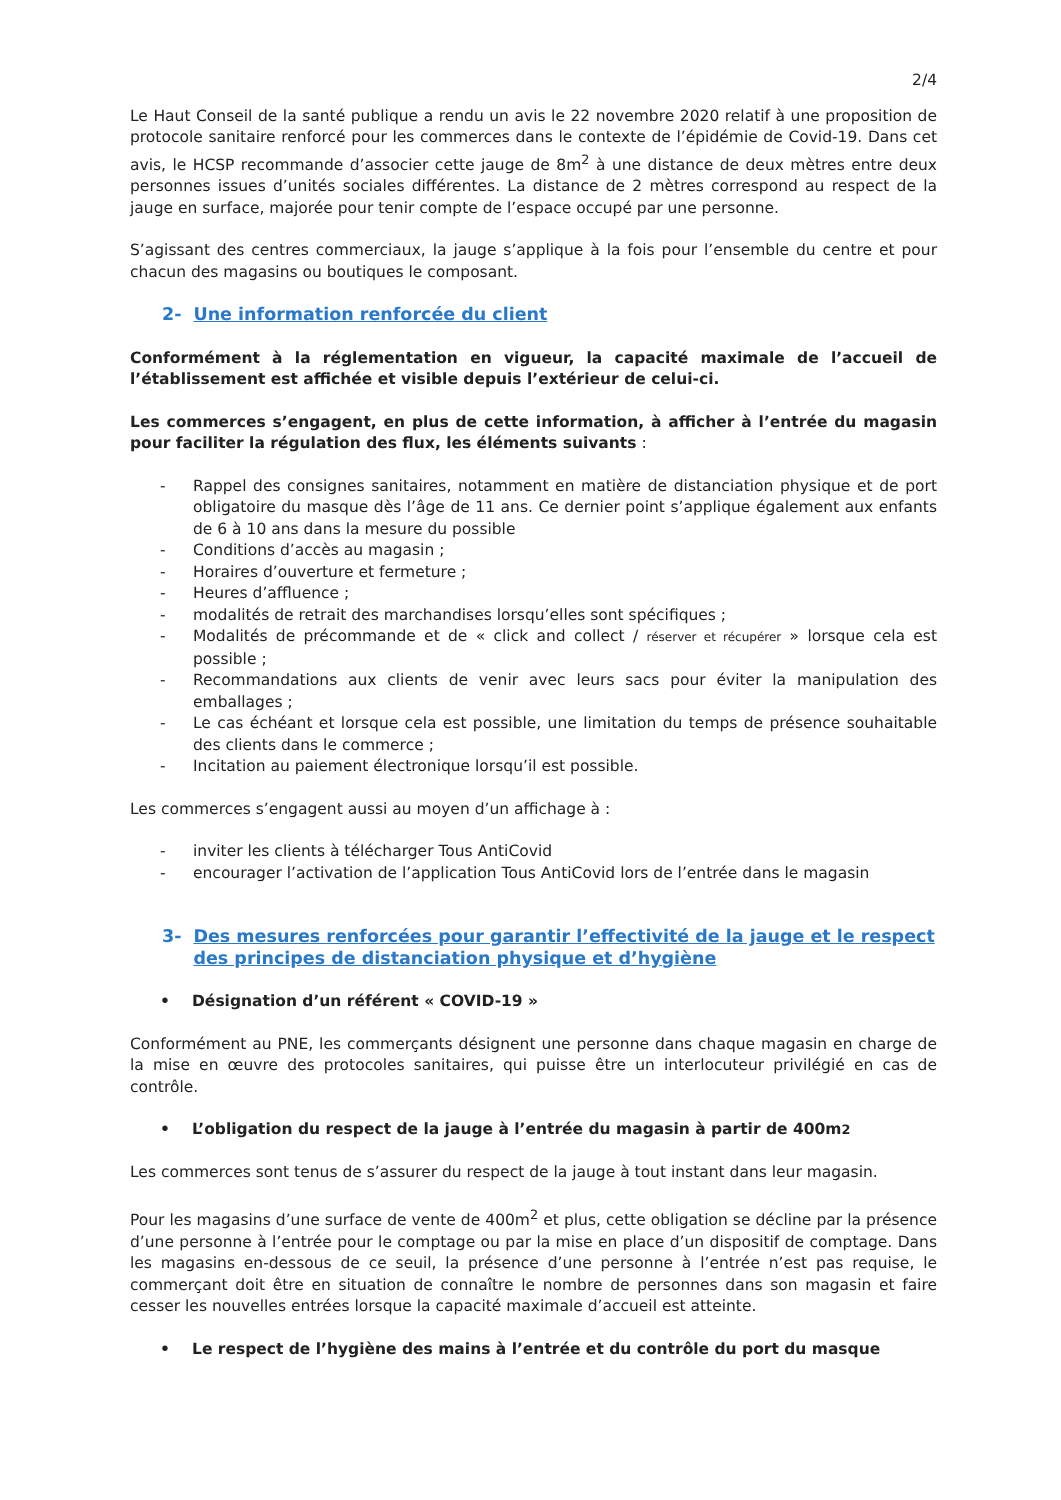2/4
Le Haut Conseil de la santé publique a rendu un avis le 22 novembre 2020 relatif à une proposition de protocole sanitaire renforcé pour les commerces dans le contexte de l’épidémie de Covid-19. Dans cet avis, le HCSP recommande d’associer cette jauge de 8m<sup>2</sup> à une distance de deux mètres entre deux personnes issues d’unités sociales différentes. La distance de 2 mètres correspond au respect de la jauge en surface, majorée pour tenir compte de l’espace occupé par une personne.
S’agissant des centres commerciaux, la jauge s’applique à la fois pour l’ensemble du centre et pour chacun des magasins ou boutiques le composant.
2- Une information renforcée du client
Conformément à la réglementation en vigueur, la capacité maximale de l’accueil de l’établissement est affichée et visible depuis l’extérieur de celui-ci.
Les commerces s’engagent, en plus de cette information, à afficher à l’entrée du magasin pour faciliter la régulation des flux, les éléments suivants :
- Rappel des consignes sanitaires, notamment en matière de distanciation physique et de port obligatoire du masque dès l’âge de 11 ans. Ce dernier point s’applique également aux enfants de 6 à 10 ans dans la mesure du possible
- Conditions d’accès au magasin ;
- Horaires d’ouverture et fermeture ;
- Heures d’affluence ;
- modalités de retrait des marchandises lorsqu’elles sont spécifiques ;
- Modalités de précommande et de « click and collect / réserver et récupérer » lorsque cela est possible ;
- Recommandations aux clients de venir avec leurs sacs pour éviter la manipulation des emballages ;
- Le cas échéant et lorsque cela est possible, une limitation du temps de présence souhaitable des clients dans le commerce ;
- Incitation au paiement électronique lorsqu’il est possible.
Les commerces s’engagent aussi au moyen d’un affichage à :
- inviter les clients à télécharger Tous AntiCovid
- encourager l’activation de l’application Tous AntiCovid lors de l’entrée dans le magasin
3- Des mesures renforcées pour garantir l’effectivité de la jauge et le respect des principes de distanciation physique et d’hygiène
• Désignation d’un référent « COVID-19 »
Conformément au PNE, les commerçants désignent une personne dans chaque magasin en charge de la mise en œuvre des protocoles sanitaires, qui puisse être un interlocuteur privilégié en cas de contrôle.
• L’obligation du respect de la jauge à l’entrée du magasin à partir de 400m<sup>2</sup>
Les commerces sont tenus de s’assurer du respect de la jauge à tout instant dans leur magasin.
Pour les magasins d’une surface de vente de 400m<sup>2</sup> et plus, cette obligation se décline par la présence d’une personne à l’entrée pour le comptage ou par la mise en place d’un dispositif de comptage. Dans les magasins en-dessous de ce seuil, la présence d’une personne à l’entrée n’est pas requise, le commerçant doit être en situation de connaître le nombre de personnes dans son magasin et faire cesser les nouvelles entrées lorsque la capacité maximale d’accueil est atteinte.
• Le respect de l’hygiène des mains à l’entrée et du contrôle du port du masque